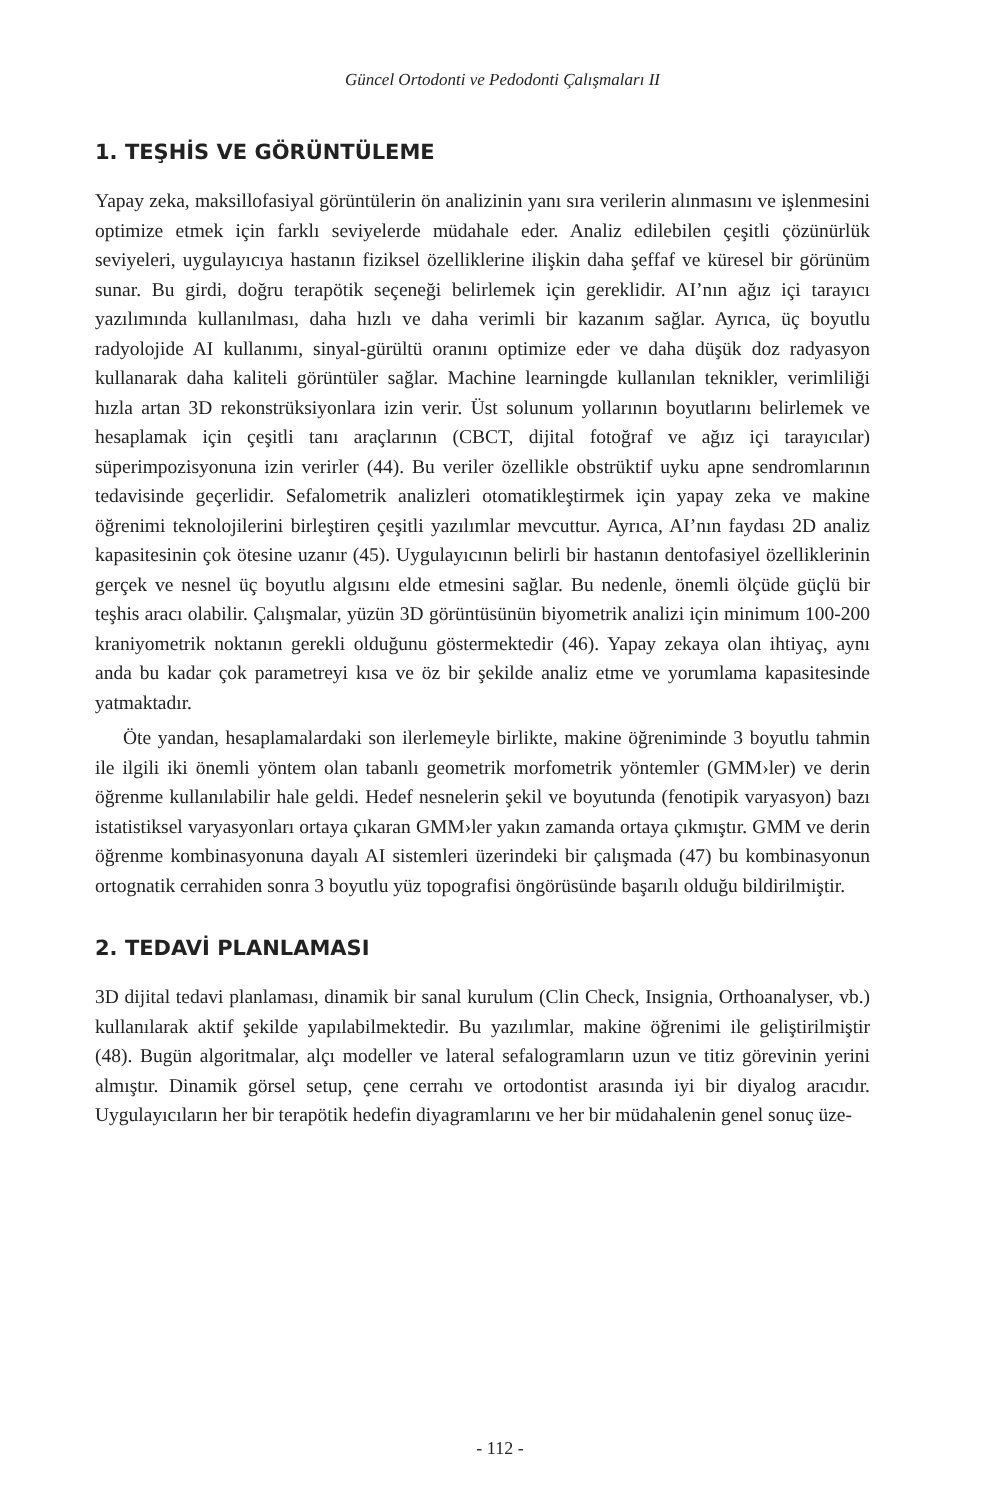Güncel Ortodonti ve Pedodonti Çalışmaları II
1. TEŞHİS VE GÖRÜNTÜLEME
Yapay zeka, maksillofasiyal görüntülerin ön analizinin yanı sıra verilerin alınmasını ve işlenmesini optimize etmek için farklı seviyelerde müdahale eder. Analiz edilebilen çeşitli çözünürlük seviyeleri, uygulayıcıya hastanın fiziksel özelliklerine ilişkin daha şeffaf ve küresel bir görünüm sunar. Bu girdi, doğru terapötik seçeneği belirlemek için gereklidir. AI’nın ağız içi tarayıcı yazılımında kullanılması, daha hızlı ve daha verimli bir kazanım sağlar. Ayrıca, üç boyutlu radyolojide AI kullanımı, sinyal-gürültü oranını optimize eder ve daha düşük doz radyasyon kullanarak daha kaliteli görüntüler sağlar. Machine learningde kullanılan teknikler, verimliliği hızla artan 3D rekonstrüksiyonlara izin verir. Üst solunum yollarının boyutlarını belirlemek ve hesaplamak için çeşitli tanı araçlarının (CBCT, dijital fotoğraf ve ağız içi tarayıcılar) süperimpozisyonuna izin verirler (44). Bu veriler özellikle obstrüktif uyku apne sendromlarının tedavisinde geçerlidir. Sefalometrik analizleri otomatikleştirmek için yapay zeka ve makine öğrenimi teknolojilerini birleştiren çeşitli yazılımlar mevcuttur. Ayrıca, AI’nın faydası 2D analiz kapasitesinin çok ötesine uzanır (45). Uygulayıcının belirli bir hastanın dentofasiyel özelliklerinin gerçek ve nesnel üç boyutlu algısını elde etmesini sağlar. Bu nedenle, önemli ölçüde güçlü bir teşhis aracı olabilir. Çalışmalar, yüzün 3D görüntüsünün biyometrik analizi için minimum 100-200 kraniyometrik noktanın gerekli olduğunu göstermektedir (46). Yapay zekaya olan ihtiyaç, aynı anda bu kadar çok parametreyi kısa ve öz bir şekilde analiz etme ve yorumlama kapasitesinde yatmaktadır.
Öte yandan, hesaplamalardaki son ilerlemeyle birlikte, makine öğreniminde 3 boyutlu tahmin ile ilgili iki önemli yöntem olan tabanlı geometrik morfometrik yöntemler (GMM›ler) ve derin öğrenme kullanılabilir hale geldi. Hedef nesnelerin şekil ve boyutunda (fenotipik varyasyon) bazı istatistiksel varyasyonları ortaya çıkaran GMM›ler yakın zamanda ortaya çıkmıştır. GMM ve derin öğrenme kombinasyonuna dayalı AI sistemleri üzerindeki bir çalışmada (47) bu kombinasyonun ortognatik cerrahiden sonra 3 boyutlu yüz topografisi öngörüsünde başarılı olduğu bildirilmiştir.
2. TEDAVİ PLANLAMASI
3D dijital tedavi planlaması, dinamik bir sanal kurulum (Clin Check, Insignia, Orthoanalyser, vb.) kullanılarak aktif şekilde yapılabilmektedir. Bu yazılımlar, makine öğrenimi ile geliştirilmiştir (48). Bugün algoritmalar, alçı modeller ve lateral sefalogramların uzun ve titiz görevinin yerini almıştır. Dinamik görsel setup, çene cerrahı ve ortodontist arasında iyi bir diyalog aracıdır. Uygulayıcıların her bir terapötik hedefin diyagramlarını ve her bir müdahalenin genel sonuç üze-
- 112 -